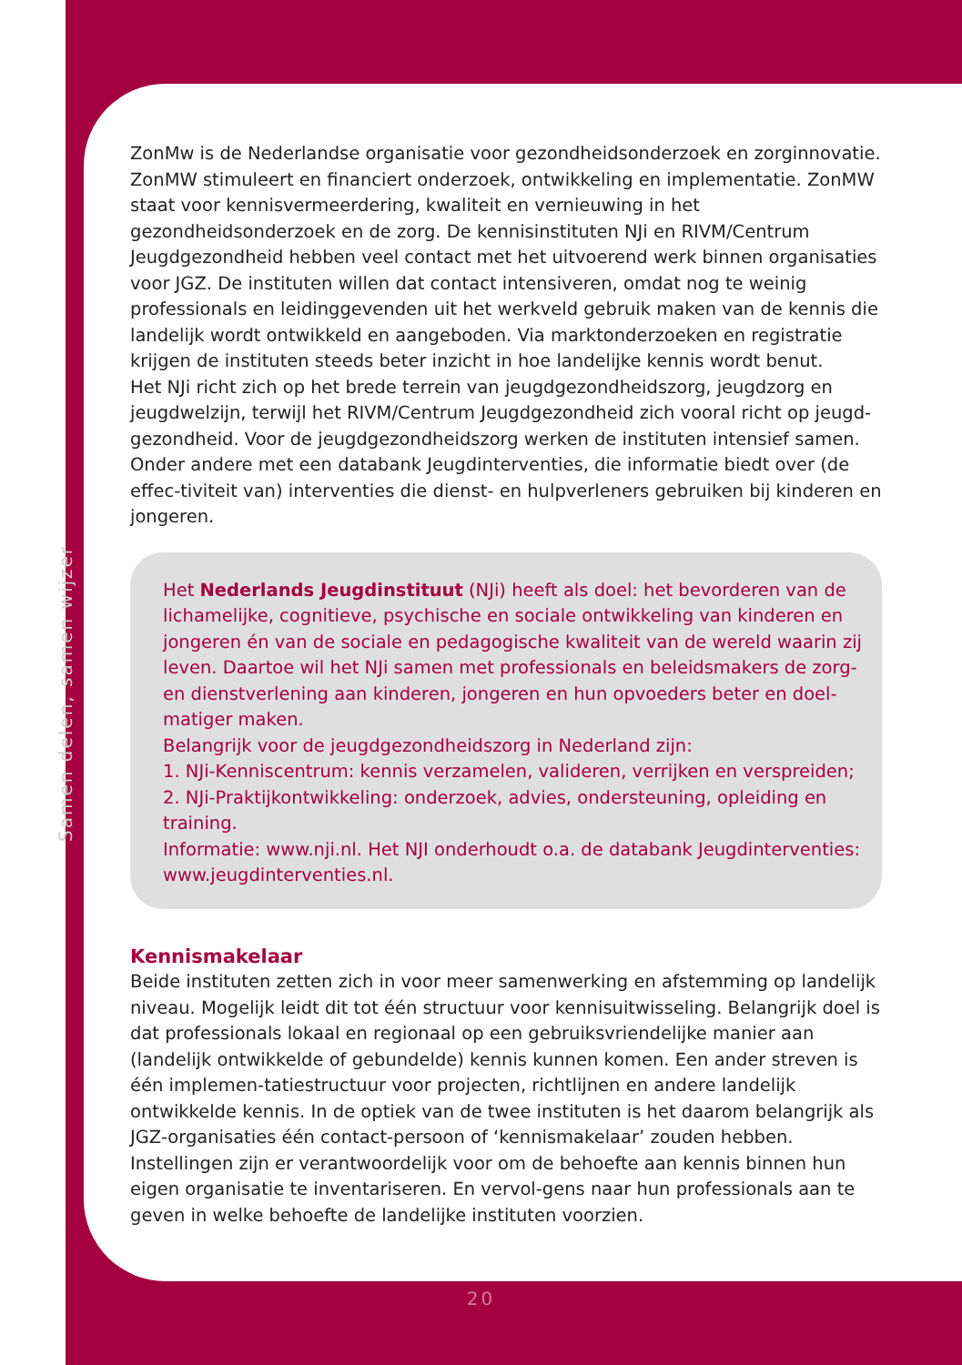Samen delen, samen wijzer
ZonMw is de Nederlandse organisatie voor gezondheidsonderzoek en zorginnovatie. ZonMW stimuleert en financiert onderzoek, ontwikkeling en implementatie. ZonMW staat voor kennisvermeerdering, kwaliteit en vernieuwing in het gezondheidsonderzoek en de zorg. De kennisinstituten NJi en RIVM/Centrum Jeugdgezondheid hebben veel contact met het uitvoerend werk binnen organisaties voor JGZ. De instituten willen dat contact intensiveren, omdat nog te weinig professionals en leidinggevenden uit het werkveld gebruik maken van de kennis die landelijk wordt ontwikkeld en aangeboden. Via marktonderzoeken en registratie krijgen de instituten steeds beter inzicht in hoe landelijke kennis wordt benut.
Het NJi richt zich op het brede terrein van jeugdgezondheidszorg, jeugdzorg en jeugdwelzijn, terwijl het RIVM/Centrum Jeugdgezondheid zich vooral richt op jeugd-gezondheid. Voor de jeugdgezondheidszorg werken de instituten intensief samen. Onder andere met een databank Jeugdinterventies, die informatie biedt over (de effec-tiviteit van) interventies die dienst- en hulpverleners gebruiken bij kinderen en jongeren.
Het Nederlands Jeugdinstituut (NJi) heeft als doel: het bevorderen van de lichamelijke, cognitieve, psychische en sociale ontwikkeling van kinderen en jongeren én van de sociale en pedagogische kwaliteit van de wereld waarin zij leven. Daartoe wil het NJi samen met professionals en beleidsmakers de zorg- en dienstverlening aan kinderen, jongeren en hun opvoeders beter en doel-matiger maken.
Belangrijk voor de jeugdgezondheidszorg in Nederland zijn:
1. NJi-Kenniscentrum: kennis verzamelen, valideren, verrijken en verspreiden;
2. NJi-Praktijkontwikkeling: onderzoek, advies, ondersteuning, opleiding en training.
Informatie: www.nji.nl. Het NJI onderhoudt o.a. de databank Jeugdinterventies: www.jeugdinterventies.nl.
Kennismakelaar
Beide instituten zetten zich in voor meer samenwerking en afstemming op landelijk niveau. Mogelijk leidt dit tot één structuur voor kennisuitwisseling. Belangrijk doel is dat professionals lokaal en regionaal op een gebruiksvriendelijke manier aan (landelijk ontwikkelde of gebundelde) kennis kunnen komen. Een ander streven is één implemen-tatiestructuur voor projecten, richtlijnen en andere landelijk ontwikkelde kennis. In de optiek van de twee instituten is het daarom belangrijk als JGZ-organisaties één contact-persoon of ‘kennismakelaar’ zouden hebben. Instellingen zijn er verantwoordelijk voor om de behoefte aan kennis binnen hun eigen organisatie te inventariseren. En vervol-gens naar hun professionals aan te geven in welke behoefte de landelijke instituten voorzien.
20